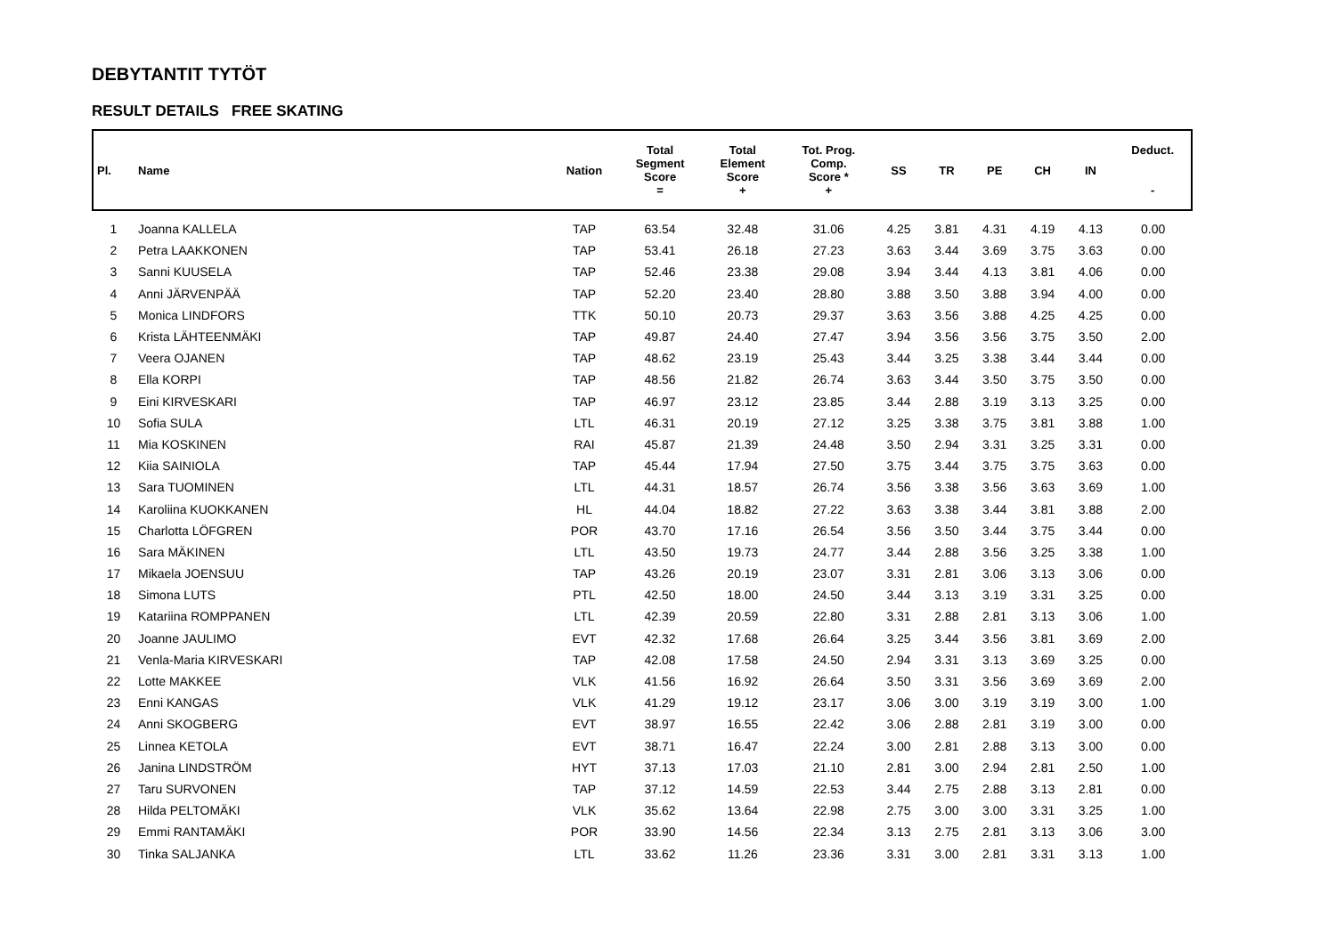DEBYTANTIT TYTÖT
RESULT DETAILS FREE SKATING
| Pl. | Name | Nation | Total Segment Score = | Total Element Score + | Tot. Prog. Comp. Score * + | SS | TR | PE | CH | IN | Deduct. - |
| --- | --- | --- | --- | --- | --- | --- | --- | --- | --- | --- | --- |
| 1 | Joanna KALLELA | TAP | 63.54 | 32.48 | 31.06 | 4.25 | 3.81 | 4.31 | 4.19 | 4.13 | 0.00 |
| 2 | Petra LAAKKONEN | TAP | 53.41 | 26.18 | 27.23 | 3.63 | 3.44 | 3.69 | 3.75 | 3.63 | 0.00 |
| 3 | Sanni KUUSELA | TAP | 52.46 | 23.38 | 29.08 | 3.94 | 3.44 | 4.13 | 3.81 | 4.06 | 0.00 |
| 4 | Anni JÄRVENPÄÄ | TAP | 52.20 | 23.40 | 28.80 | 3.88 | 3.50 | 3.88 | 3.94 | 4.00 | 0.00 |
| 5 | Monica LINDFORS | TTK | 50.10 | 20.73 | 29.37 | 3.63 | 3.56 | 3.88 | 4.25 | 4.25 | 0.00 |
| 6 | Krista LÄHTEENMÄKI | TAP | 49.87 | 24.40 | 27.47 | 3.94 | 3.56 | 3.56 | 3.75 | 3.50 | 2.00 |
| 7 | Veera OJANEN | TAP | 48.62 | 23.19 | 25.43 | 3.44 | 3.25 | 3.38 | 3.44 | 3.44 | 0.00 |
| 8 | Ella KORPI | TAP | 48.56 | 21.82 | 26.74 | 3.63 | 3.44 | 3.50 | 3.75 | 3.50 | 0.00 |
| 9 | Eini KIRVESKARI | TAP | 46.97 | 23.12 | 23.85 | 3.44 | 2.88 | 3.19 | 3.13 | 3.25 | 0.00 |
| 10 | Sofia SULA | LTL | 46.31 | 20.19 | 27.12 | 3.25 | 3.38 | 3.75 | 3.81 | 3.88 | 1.00 |
| 11 | Mia KOSKINEN | RAI | 45.87 | 21.39 | 24.48 | 3.50 | 2.94 | 3.31 | 3.25 | 3.31 | 0.00 |
| 12 | Kiia SAINIOLA | TAP | 45.44 | 17.94 | 27.50 | 3.75 | 3.44 | 3.75 | 3.75 | 3.63 | 0.00 |
| 13 | Sara TUOMINEN | LTL | 44.31 | 18.57 | 26.74 | 3.56 | 3.38 | 3.56 | 3.63 | 3.69 | 1.00 |
| 14 | Karoliina KUOKKANEN | HL | 44.04 | 18.82 | 27.22 | 3.63 | 3.38 | 3.44 | 3.81 | 3.88 | 2.00 |
| 15 | Charlotta LÖFGREN | POR | 43.70 | 17.16 | 26.54 | 3.56 | 3.50 | 3.44 | 3.75 | 3.44 | 0.00 |
| 16 | Sara MÄKINEN | LTL | 43.50 | 19.73 | 24.77 | 3.44 | 2.88 | 3.56 | 3.25 | 3.38 | 1.00 |
| 17 | Mikaela JOENSUU | TAP | 43.26 | 20.19 | 23.07 | 3.31 | 2.81 | 3.06 | 3.13 | 3.06 | 0.00 |
| 18 | Simona LUTS | PTL | 42.50 | 18.00 | 24.50 | 3.44 | 3.13 | 3.19 | 3.31 | 3.25 | 0.00 |
| 19 | Katariina ROMPPANEN | LTL | 42.39 | 20.59 | 22.80 | 3.31 | 2.88 | 2.81 | 3.13 | 3.06 | 1.00 |
| 20 | Joanne JAULIMO | EVT | 42.32 | 17.68 | 26.64 | 3.25 | 3.44 | 3.56 | 3.81 | 3.69 | 2.00 |
| 21 | Venla-Maria KIRVESKARI | TAP | 42.08 | 17.58 | 24.50 | 2.94 | 3.31 | 3.13 | 3.69 | 3.25 | 0.00 |
| 22 | Lotte MAKKEE | VLK | 41.56 | 16.92 | 26.64 | 3.50 | 3.31 | 3.56 | 3.69 | 3.69 | 2.00 |
| 23 | Enni KANGAS | VLK | 41.29 | 19.12 | 23.17 | 3.06 | 3.00 | 3.19 | 3.19 | 3.00 | 1.00 |
| 24 | Anni SKOGBERG | EVT | 38.97 | 16.55 | 22.42 | 3.06 | 2.88 | 2.81 | 3.19 | 3.00 | 0.00 |
| 25 | Linnea KETOLA | EVT | 38.71 | 16.47 | 22.24 | 3.00 | 2.81 | 2.88 | 3.13 | 3.00 | 0.00 |
| 26 | Janina LINDSTRÖM | HYT | 37.13 | 17.03 | 21.10 | 2.81 | 3.00 | 2.94 | 2.81 | 2.50 | 1.00 |
| 27 | Taru SURVONEN | TAP | 37.12 | 14.59 | 22.53 | 3.44 | 2.75 | 2.88 | 3.13 | 2.81 | 0.00 |
| 28 | Hilda PELTOMÄKI | VLK | 35.62 | 13.64 | 22.98 | 2.75 | 3.00 | 3.00 | 3.31 | 3.25 | 1.00 |
| 29 | Emmi RANTAMÄKI | POR | 33.90 | 14.56 | 22.34 | 3.13 | 2.75 | 2.81 | 3.13 | 3.06 | 3.00 |
| 30 | Tinka SALJANKA | LTL | 33.62 | 11.26 | 23.36 | 3.31 | 3.00 | 2.81 | 3.31 | 3.13 | 1.00 |